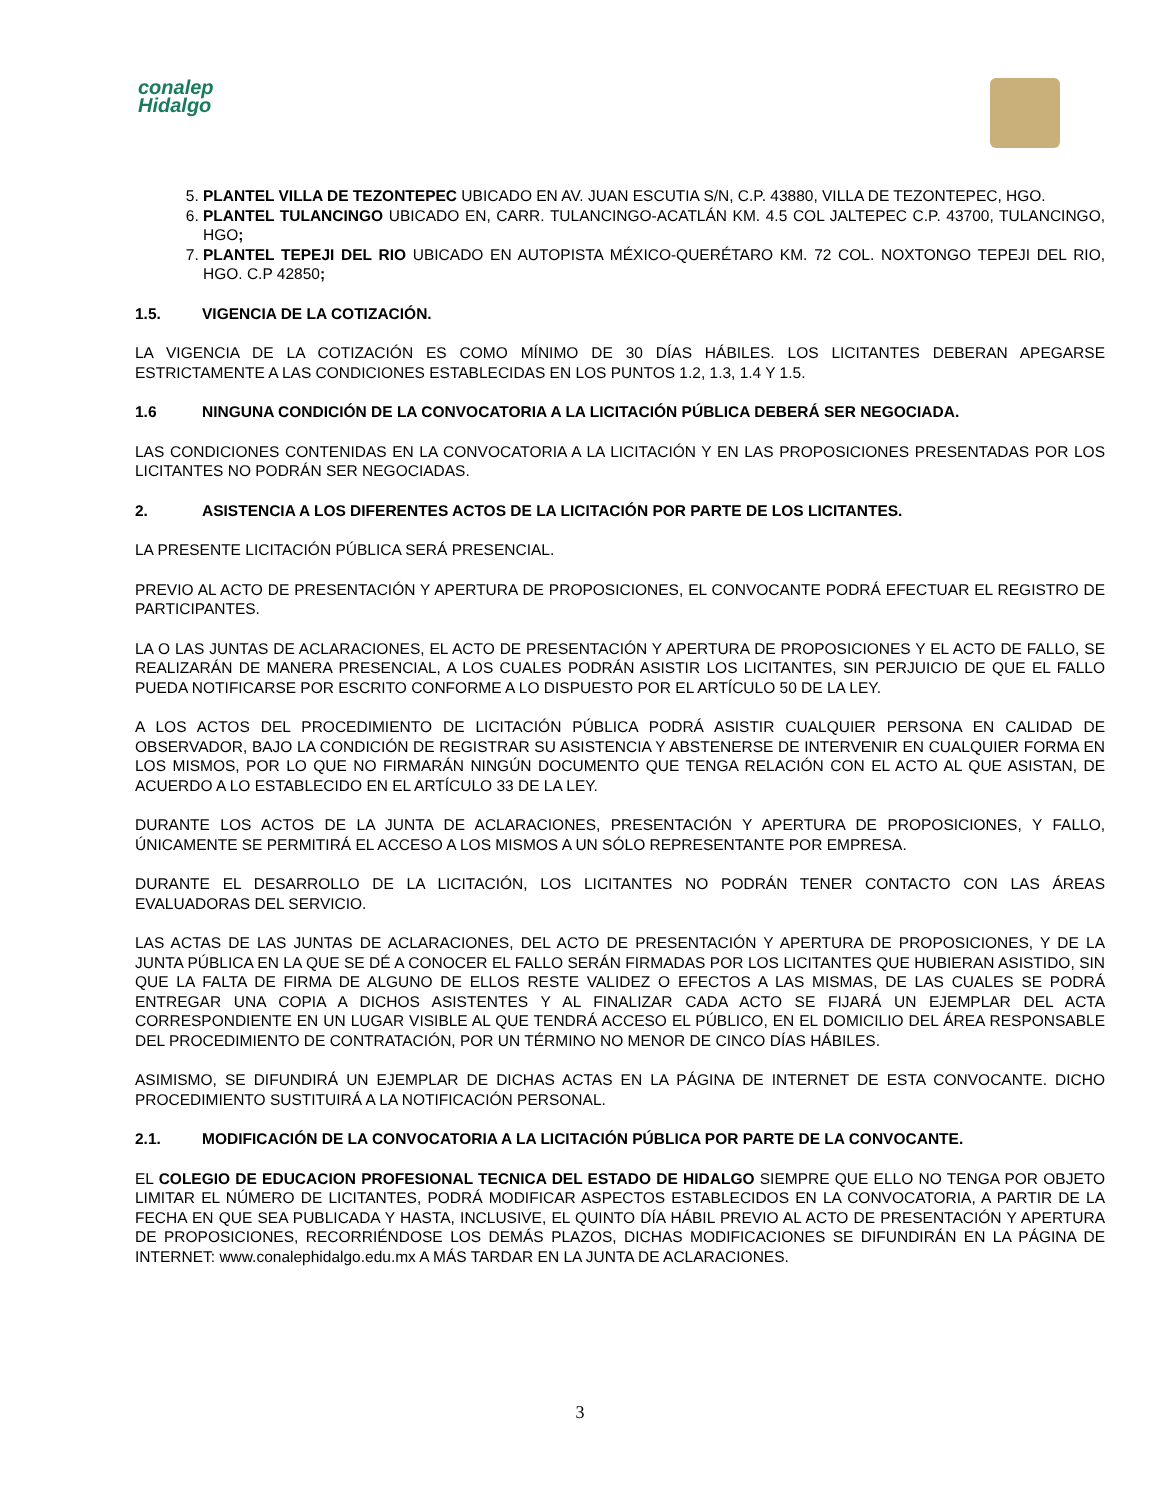conalep
Hidalgo
5. PLANTEL VILLA DE TEZONTEPEC UBICADO EN AV. JUAN ESCUTIA S/N, C.P. 43880, VILLA DE TEZONTEPEC, HGO.
6. PLANTEL TULANCINGO UBICADO EN, CARR. TULANCINGO-ACATLÁN KM. 4.5 COL JALTEPEC C.P. 43700, TULANCINGO, HGO;
7. PLANTEL TEPEJI DEL RIO UBICADO EN AUTOPISTA MÉXICO-QUERÉTARO KM. 72 COL. NOXTONGO TEPEJI DEL RIO, HGO. C.P 42850;
1.5. VIGENCIA DE LA COTIZACIÓN.
LA VIGENCIA DE LA COTIZACIÓN ES COMO MÍNIMO DE 30 DÍAS HÁBILES. LOS LICITANTES DEBERAN APEGARSE ESTRICTAMENTE A LAS CONDICIONES ESTABLECIDAS EN LOS PUNTOS 1.2, 1.3, 1.4 Y 1.5.
1.6 NINGUNA CONDICIÓN DE LA CONVOCATORIA A LA LICITACIÓN PÚBLICA DEBERÁ SER NEGOCIADA.
LAS CONDICIONES CONTENIDAS EN LA CONVOCATORIA A LA LICITACIÓN Y EN LAS PROPOSICIONES PRESENTADAS POR LOS LICITANTES NO PODRÁN SER NEGOCIADAS.
2. ASISTENCIA A LOS DIFERENTES ACTOS DE LA LICITACIÓN POR PARTE DE LOS LICITANTES.
LA PRESENTE LICITACIÓN PÚBLICA SERÁ PRESENCIAL.
PREVIO AL ACTO DE PRESENTACIÓN Y APERTURA DE PROPOSICIONES, EL CONVOCANTE PODRÁ EFECTUAR EL REGISTRO DE PARTICIPANTES.
LA O LAS JUNTAS DE ACLARACIONES, EL ACTO DE PRESENTACIÓN Y APERTURA DE PROPOSICIONES Y EL ACTO DE FALLO, SE REALIZARÁN DE MANERA PRESENCIAL, A LOS CUALES PODRÁN ASISTIR LOS LICITANTES, SIN PERJUICIO DE QUE EL FALLO PUEDA NOTIFICARSE POR ESCRITO CONFORME A LO DISPUESTO POR EL ARTÍCULO 50 DE LA LEY.
A LOS ACTOS DEL PROCEDIMIENTO DE LICITACIÓN PÚBLICA PODRÁ ASISTIR CUALQUIER PERSONA EN CALIDAD DE OBSERVADOR, BAJO LA CONDICIÓN DE REGISTRAR SU ASISTENCIA Y ABSTENERSE DE INTERVENIR EN CUALQUIER FORMA EN LOS MISMOS, POR LO QUE NO FIRMARÁN NINGÚN DOCUMENTO QUE TENGA RELACIÓN CON EL ACTO AL QUE ASISTAN, DE ACUERDO A LO ESTABLECIDO EN EL ARTÍCULO 33 DE LA LEY.
DURANTE LOS ACTOS DE LA JUNTA DE ACLARACIONES, PRESENTACIÓN Y APERTURA DE PROPOSICIONES, Y FALLO, ÚNICAMENTE SE PERMITIRÁ EL ACCESO A LOS MISMOS A UN SÓLO REPRESENTANTE POR EMPRESA.
DURANTE EL DESARROLLO DE LA LICITACIÓN, LOS LICITANTES NO PODRÁN TENER CONTACTO CON LAS ÁREAS EVALUADORAS DEL SERVICIO.
LAS ACTAS DE LAS JUNTAS DE ACLARACIONES, DEL ACTO DE PRESENTACIÓN Y APERTURA DE PROPOSICIONES, Y DE LA JUNTA PÚBLICA EN LA QUE SE DÉ A CONOCER EL FALLO SERÁN FIRMADAS POR LOS LICITANTES QUE HUBIERAN ASISTIDO, SIN QUE LA FALTA DE FIRMA DE ALGUNO DE ELLOS RESTE VALIDEZ O EFECTOS A LAS MISMAS, DE LAS CUALES SE PODRÁ ENTREGAR UNA COPIA A DICHOS ASISTENTES Y AL FINALIZAR CADA ACTO SE FIJARÁ UN EJEMPLAR DEL ACTA CORRESPONDIENTE EN UN LUGAR VISIBLE AL QUE TENDRÁ ACCESO EL PÚBLICO, EN EL DOMICILIO DEL ÁREA RESPONSABLE DEL PROCEDIMIENTO DE CONTRATACIÓN, POR UN TÉRMINO NO MENOR DE CINCO DÍAS HÁBILES.
ASIMISMO, SE DIFUNDIRÁ UN EJEMPLAR DE DICHAS ACTAS EN LA PÁGINA DE INTERNET DE ESTA CONVOCANTE. DICHO PROCEDIMIENTO SUSTITUIRÁ A LA NOTIFICACIÓN PERSONAL.
2.1. MODIFICACIÓN DE LA CONVOCATORIA A LA LICITACIÓN PÚBLICA POR PARTE DE LA CONVOCANTE.
EL COLEGIO DE EDUCACION PROFESIONAL TECNICA DEL ESTADO DE HIDALGO SIEMPRE QUE ELLO NO TENGA POR OBJETO LIMITAR EL NÚMERO DE LICITANTES, PODRÁ MODIFICAR ASPECTOS ESTABLECIDOS EN LA CONVOCATORIA, A PARTIR DE LA FECHA EN QUE SEA PUBLICADA Y HASTA, INCLUSIVE, EL QUINTO DÍA HÁBIL PREVIO AL ACTO DE PRESENTACIÓN Y APERTURA DE PROPOSICIONES, RECORRIÉNDOSE LOS DEMÁS PLAZOS, DICHAS MODIFICACIONES SE DIFUNDIRÁN EN LA PÁGINA DE INTERNET: www.conalephidalgo.edu.mx A MÁS TARDAR EN LA JUNTA DE ACLARACIONES.
3